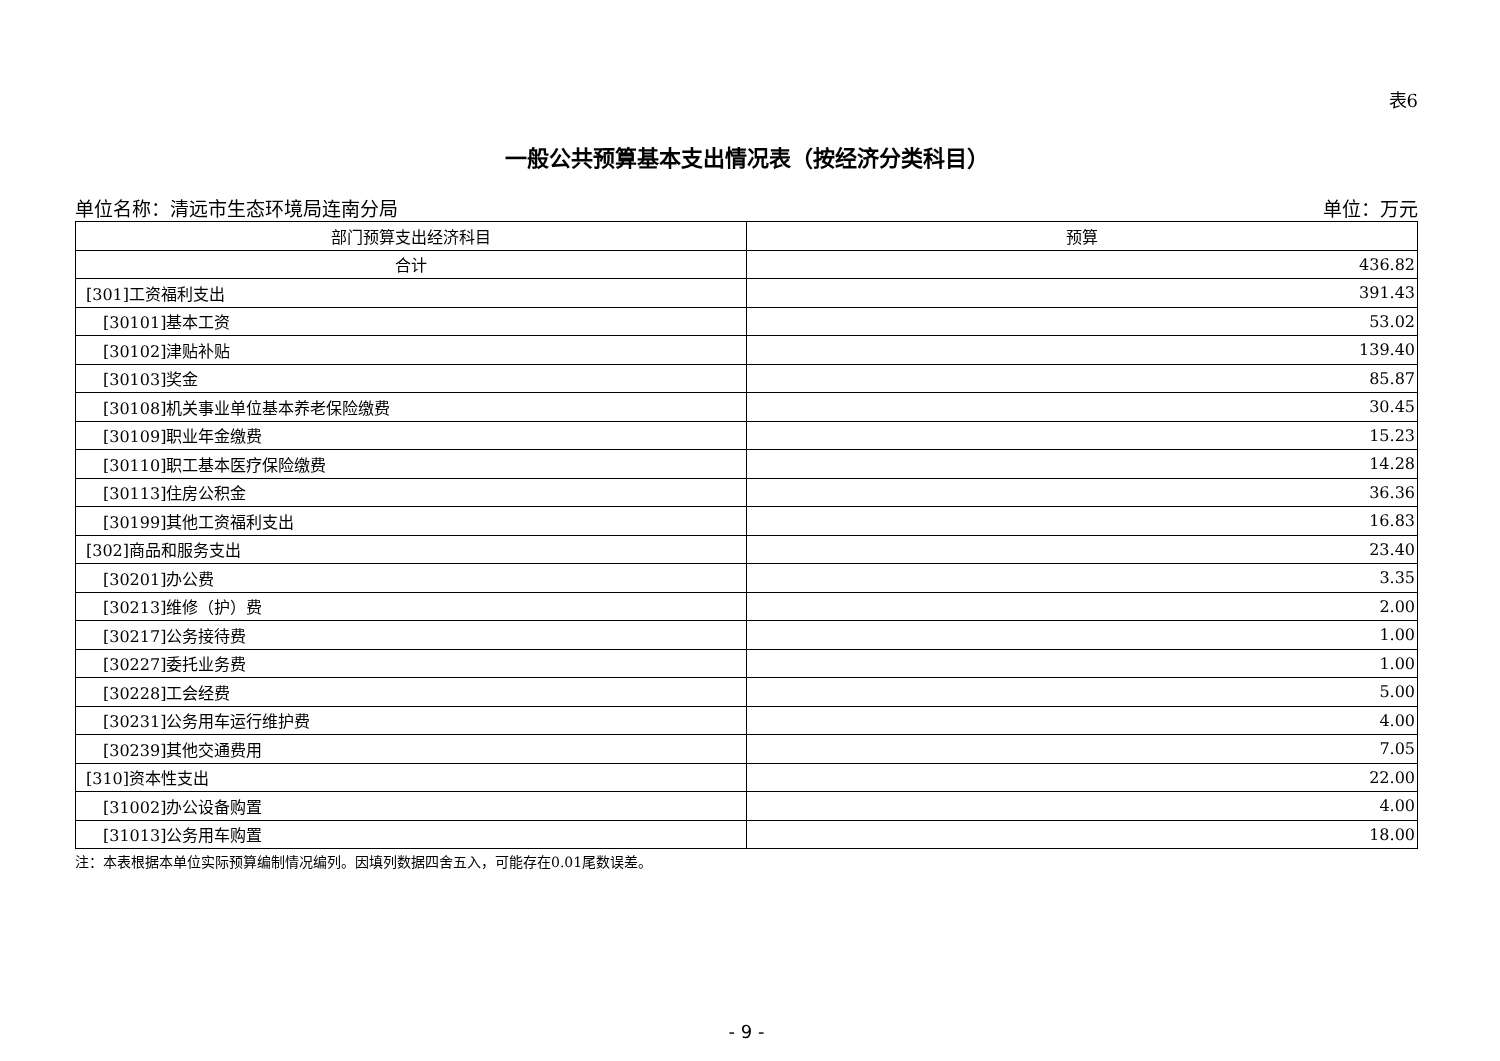表6
一般公共预算基本支出情况表（按经济分类科目）
单位名称：清远市生态环境局连南分局 单位：万元
| 部门预算支出经济科目 | 预算 |
| --- | --- |
| 合计 | 436.82 |
| [301]工资福利支出 | 391.43 |
| [30101]基本工资 | 53.02 |
| [30102]津贴补贴 | 139.40 |
| [30103]奖金 | 85.87 |
| [30108]机关事业单位基本养老保险缴费 | 30.45 |
| [30109]职业年金缴费 | 15.23 |
| [30110]职工基本医疗保险缴费 | 14.28 |
| [30113]住房公积金 | 36.36 |
| [30199]其他工资福利支出 | 16.83 |
| [302]商品和服务支出 | 23.40 |
| [30201]办公费 | 3.35 |
| [30213]维修（护）费 | 2.00 |
| [30217]公务接待费 | 1.00 |
| [30227]委托业务费 | 1.00 |
| [30228]工会经费 | 5.00 |
| [30231]公务用车运行维护费 | 4.00 |
| [30239]其他交通费用 | 7.05 |
| [310]资本性支出 | 22.00 |
| [31002]办公设备购置 | 4.00 |
| [31013]公务用车购置 | 18.00 |
注：本表根据本单位实际预算编制情况编列。因填列数据四舍五入，可能存在0.01尾数误差。
- 9 -